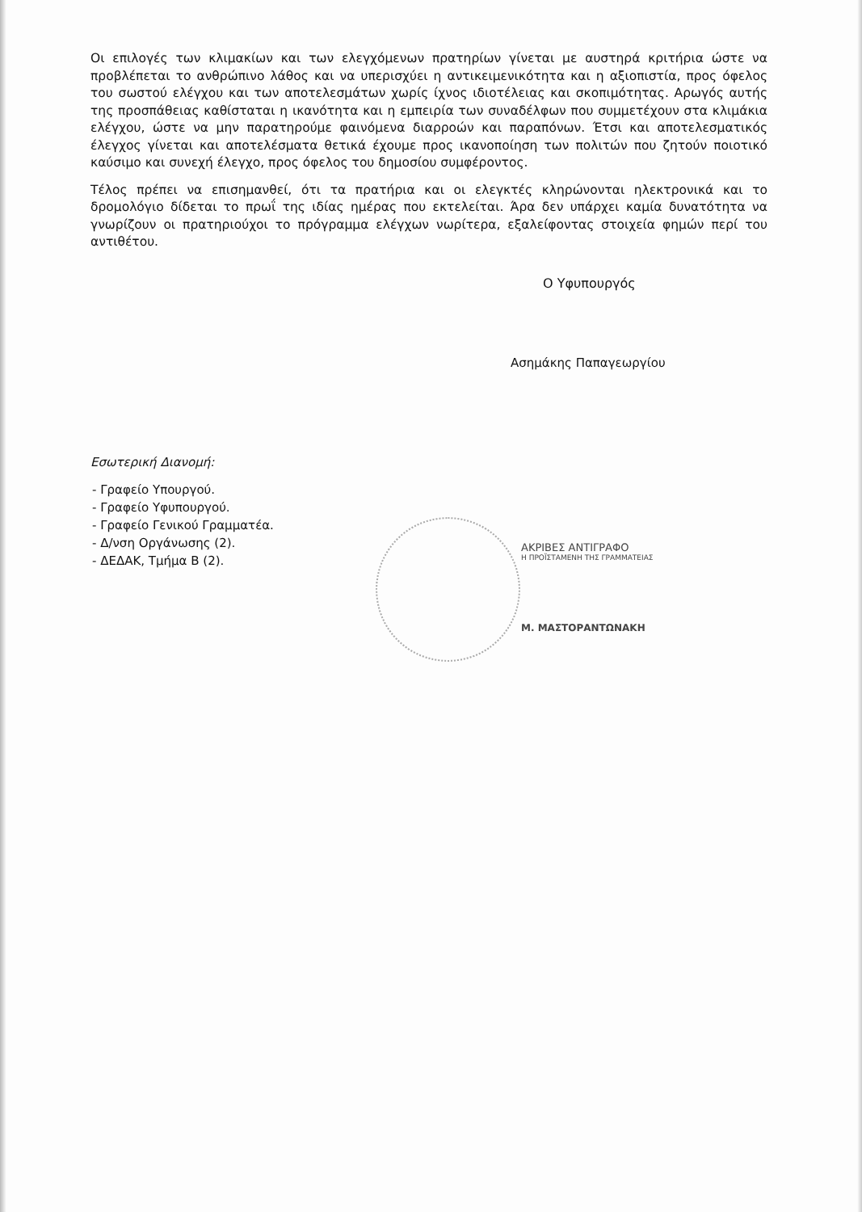Οι επιλογές των κλιμακίων και των ελεγχόμενων πρατηρίων γίνεται με αυστηρά κριτήρια ώστε να προβλέπεται το ανθρώπινο λάθος και να υπερισχύει η αντικειμενικότητα και η αξιοπιστία, προς όφελος του σωστού ελέγχου και των αποτελεσμάτων χωρίς ίχνος ιδιοτέλειας και σκοπιμότητας. Αρωγός αυτής της προσπάθειας καθίσταται η ικανότητα και η εμπειρία των συναδέλφων που συμμετέχουν στα κλιμάκια ελέγχου, ώστε να μην παρατηρούμε φαινόμενα διαρροών και παραπόνων. Έτσι και αποτελεσματικός έλεγχος γίνεται και αποτελέσματα θετικά έχουμε προς ικανοποίηση των πολιτών που ζητούν ποιοτικό καύσιμο και συνεχή έλεγχο, προς όφελος του δημοσίου συμφέροντος.
Τέλος πρέπει να επισημανθεί, ότι τα πρατήρια και οι ελεγκτές κληρώνονται ηλεκτρονικά και το δρομολόγιο δίδεται το πρωΐ της ιδίας ημέρας που εκτελείται. Άρα δεν υπάρχει καμία δυνατότητα να γνωρίζουν οι πρατηριούχοι το πρόγραμμα ελέγχων νωρίτερα, εξαλείφοντας στοιχεία φημών περί του αντιθέτου.
Ο Υφυπουργός
Ασημάκης Παπαγεωργίου
Εσωτερική Διανομή:
- Γραφείο Υπουργού.
- Γραφείο Υφυπουργού.
- Γραφείο Γενικού Γραμματέα.
- Δ/νση Οργάνωσης (2).
- ΔΕΔΑΚ, Τμήμα Β (2).
ΑΚΡΙΒΕΣ ΑΝΤΙΓΡΑΦΟ
Η ΠΡΟΪΣΤΑΜΕΝΗ ΤΗΣ ΓΡΑΜΜΑΤΕΙΑΣ
Μ. ΜΑΣΤΟΡΑΝΤΩΝΑΚΗ